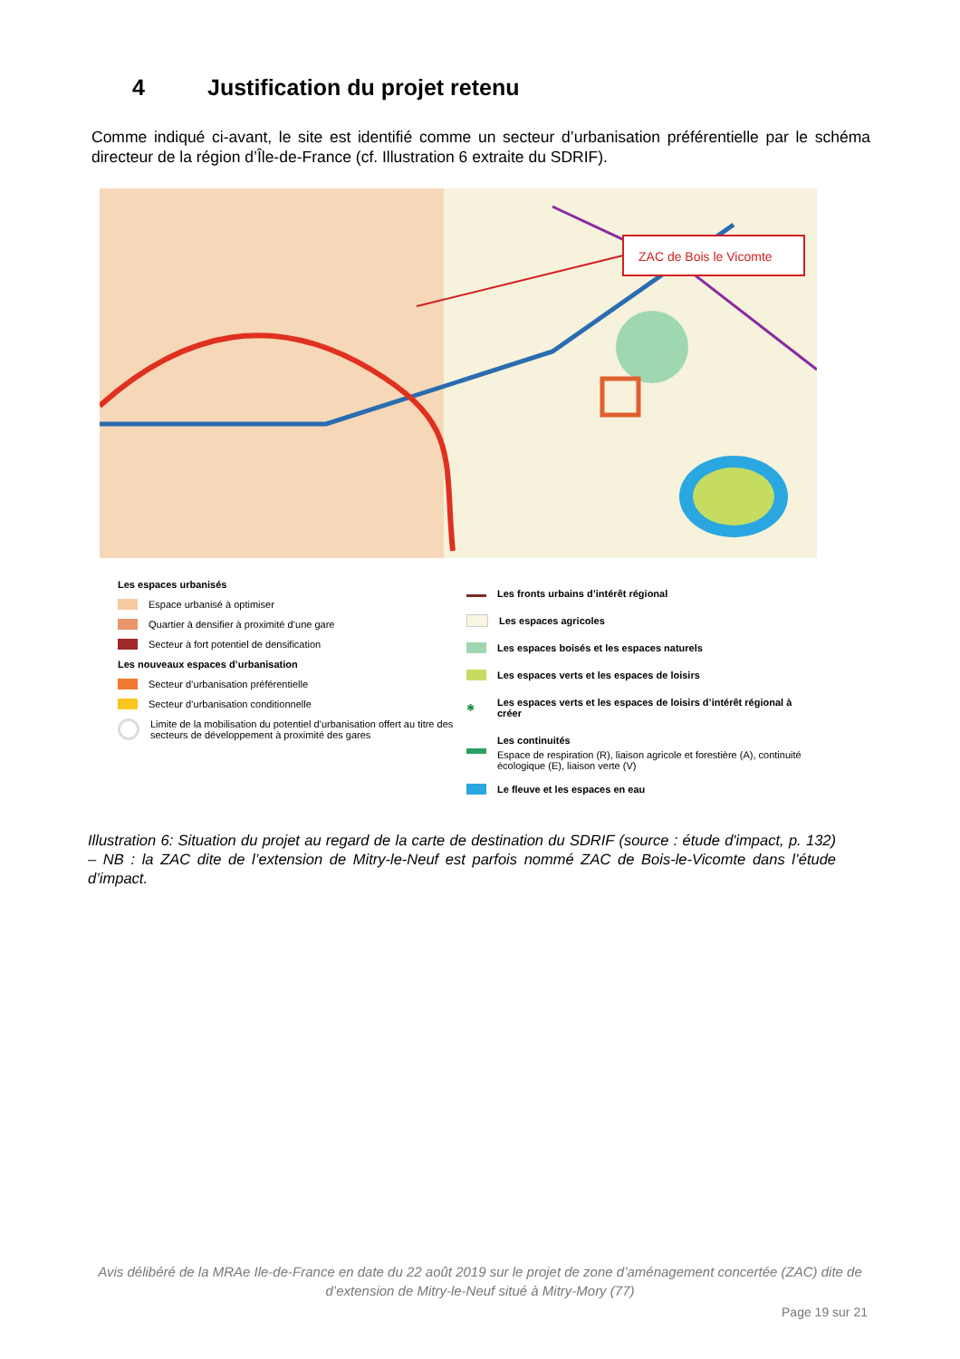4 Justification du projet retenu
Comme indiqué ci-avant, le site est identifié comme un secteur d’urbanisation préférentielle par le schéma directeur de la région d’Île-de-France (cf. Illustration 6 extraite du SDRIF).
ZAC de Bois le Vicomte
Les espaces urbanisés
Espace urbanisé à optimiser
Quartier à densifier à proximité d’une gare
Secteur à fort potentiel de densification
Les nouveaux espaces d’urbanisation
Secteur d’urbanisation préférentielle
Secteur d’urbanisation conditionnelle
Limite de la mobilisation du potentiel d’urbanisation offert au titre des secteurs de développement à proximité des gares
Les fronts urbains d’intérêt régional
Les espaces agricoles
Les espaces boisés et les espaces naturels
Les espaces verts et les espaces de loisirs
✱ Les espaces verts et les espaces de loisirs d’intérêt régional à créer
Les continuités
Espace de respiration (R), liaison agricole et forestière (A), continuité écologique (E), liaison verte (V)
Le fleuve et les espaces en eau
Illustration 6: Situation du projet au regard de la carte de destination du SDRIF (source : étude d'impact, p. 132) – NB : la ZAC dite de l’extension de Mitry-le-Neuf est parfois nommé ZAC de Bois-le-Vicomte dans l’étude d’impact.
Avis délibéré de la MRAe Ile-de-France en date du 22 août 2019 sur le projet de zone d’aménagement concertée (ZAC) dite de d’extension de Mitry-le-Neuf situé à Mitry-Mory (77)
Page 19 sur 21